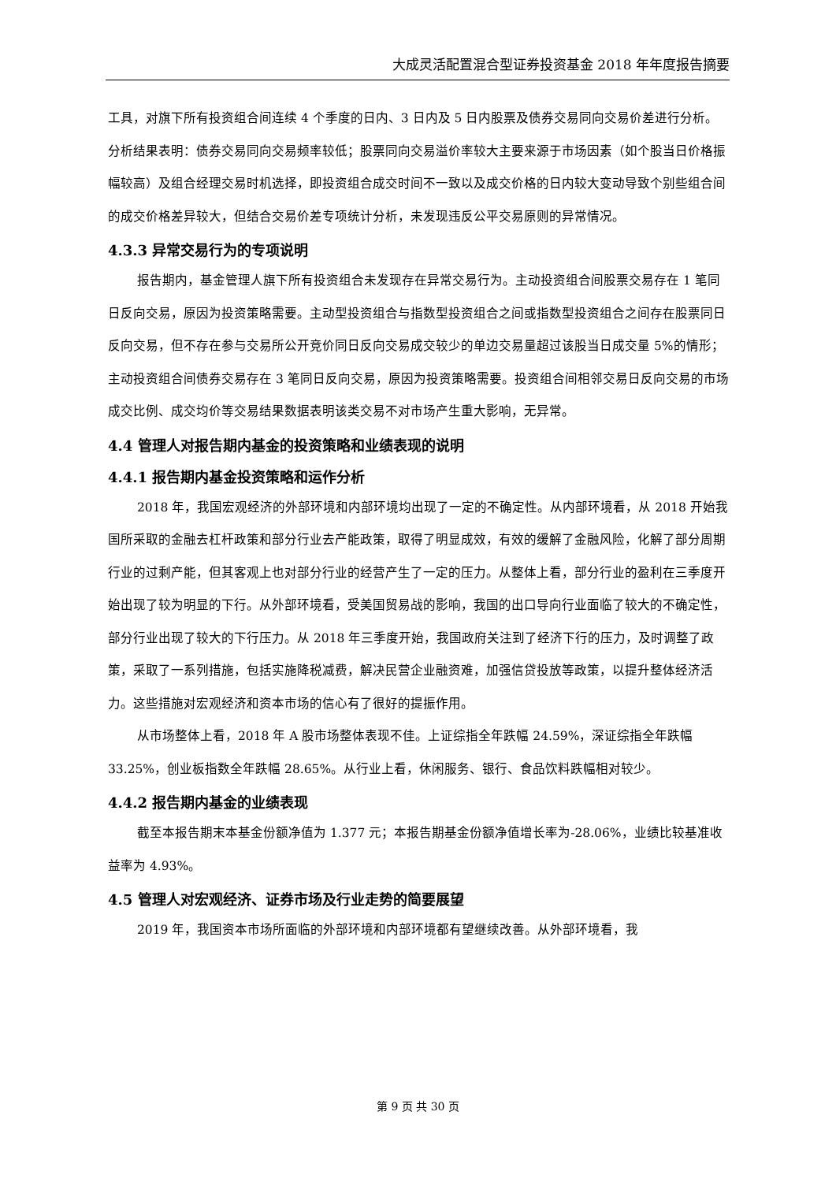大成灵活配置混合型证券投资基金 2018 年年度报告摘要
工具，对旗下所有投资组合间连续 4 个季度的日内、3 日内及 5 日内股票及债券交易同向交易价差进行分析。分析结果表明：债券交易同向交易频率较低；股票同向交易溢价率较大主要来源于市场因素（如个股当日价格振幅较高）及组合经理交易时机选择，即投资组合成交时间不一致以及成交价格的日内较大变动导致个别些组合间的成交价格差异较大，但结合交易价差专项统计分析，未发现违反公平交易原则的异常情况。
4.3.3 异常交易行为的专项说明
报告期内，基金管理人旗下所有投资组合未发现存在异常交易行为。主动投资组合间股票交易存在 1 笔同日反向交易，原因为投资策略需要。主动型投资组合与指数型投资组合之间或指数型投资组合之间存在股票同日反向交易，但不存在参与交易所公开竞价同日反向交易成交较少的单边交易量超过该股当日成交量 5%的情形；主动投资组合间债券交易存在 3 笔同日反向交易，原因为投资策略需要。投资组合间相邻交易日反向交易的市场成交比例、成交均价等交易结果数据表明该类交易不对市场产生重大影响，无异常。
4.4 管理人对报告期内基金的投资策略和业绩表现的说明
4.4.1 报告期内基金投资策略和运作分析
2018 年，我国宏观经济的外部环境和内部环境均出现了一定的不确定性。从内部环境看，从 2018 开始我国所采取的金融去杠杆政策和部分行业去产能政策，取得了明显成效，有效的缓解了金融风险，化解了部分周期行业的过剩产能，但其客观上也对部分行业的经营产生了一定的压力。从整体上看，部分行业的盈利在三季度开始出现了较为明显的下行。从外部环境看，受美国贸易战的影响，我国的出口导向行业面临了较大的不确定性，部分行业出现了较大的下行压力。从 2018 年三季度开始，我国政府关注到了经济下行的压力，及时调整了政策，采取了一系列措施，包括实施降税减费，解决民营企业融资难，加强信贷投放等政策，以提升整体经济活力。这些措施对宏观经济和资本市场的信心有了很好的提振作用。
从市场整体上看，2018 年 A 股市场整体表现不佳。上证综指全年跌幅 24.59%，深证综指全年跌幅 33.25%，创业板指数全年跌幅 28.65%。从行业上看，休闲服务、银行、食品饮料跌幅相对较少。
4.4.2 报告期内基金的业绩表现
截至本报告期末本基金份额净值为 1.377 元；本报告期基金份额净值增长率为-28.06%，业绩比较基准收益率为 4.93%。
4.5 管理人对宏观经济、证券市场及行业走势的简要展望
2019 年，我国资本市场所面临的外部环境和内部环境都有望继续改善。从外部环境看，我
第 9 页 共 30 页